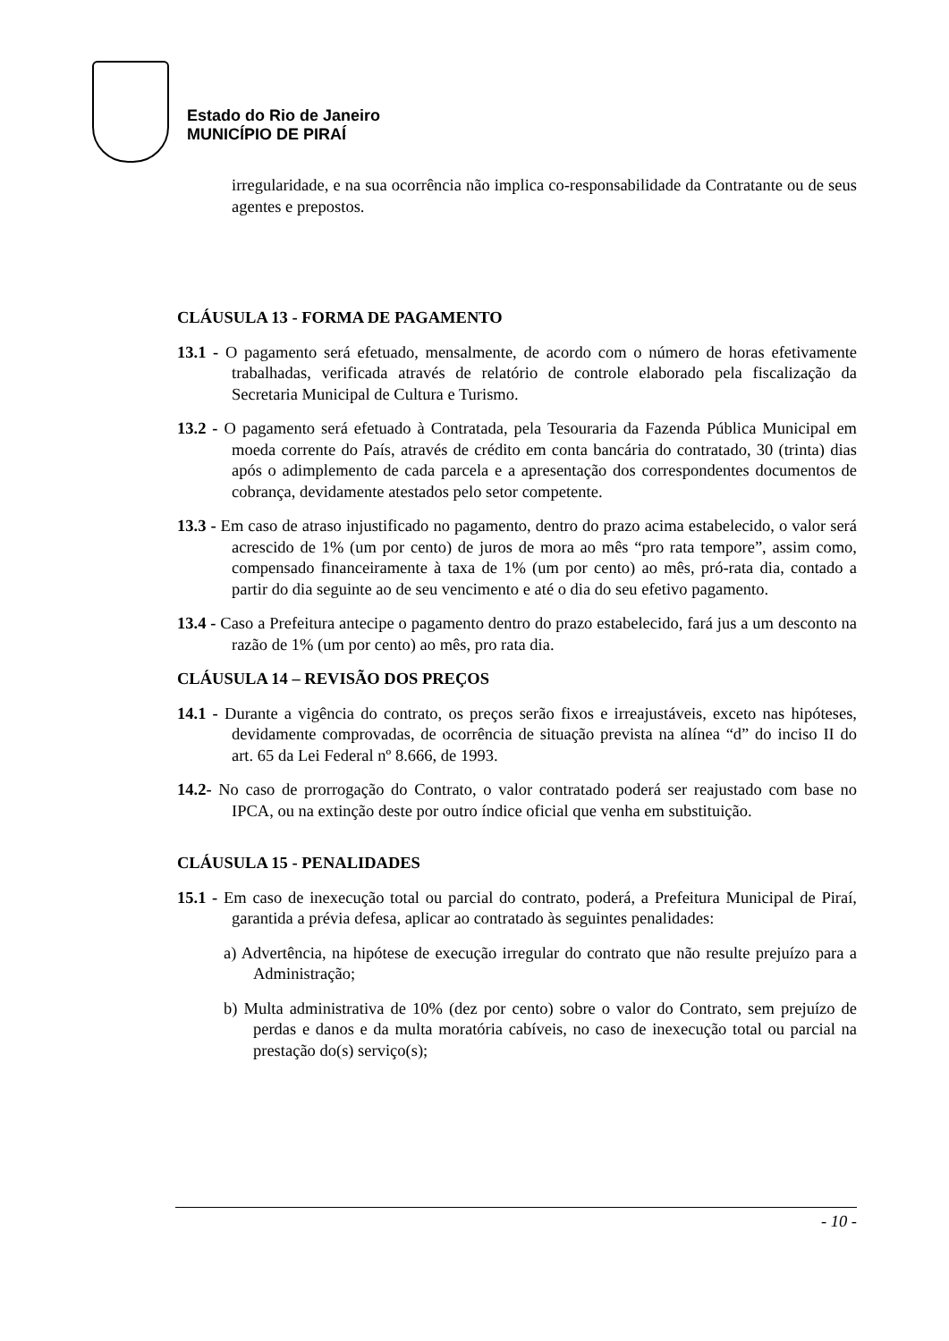Estado do Rio de Janeiro
MUNICÍPIO DE PIRAÍ
irregularidade, e na sua ocorrência não implica co-responsabilidade da Contratante ou de seus agentes e prepostos.
CLÁUSULA 13 - FORMA DE PAGAMENTO
13.1 - O pagamento será efetuado, mensalmente, de acordo com o número de horas efetivamente trabalhadas, verificada através de relatório de controle elaborado pela fiscalização da Secretaria Municipal de Cultura e Turismo.
13.2 - O pagamento será efetuado à Contratada, pela Tesouraria da Fazenda Pública Municipal em moeda corrente do País, através de crédito em conta bancária do contratado, 30 (trinta) dias após o adimplemento de cada parcela e a apresentação dos correspondentes documentos de cobrança, devidamente atestados pelo setor competente.
13.3 - Em caso de atraso injustificado no pagamento, dentro do prazo acima estabelecido, o valor será acrescido de 1% (um por cento) de juros de mora ao mês “pro rata tempore”, assim como, compensado financeiramente à taxa de 1% (um por cento) ao mês, pró-rata dia, contado a partir do dia seguinte ao de seu vencimento e até o dia do seu efetivo pagamento.
13.4 - Caso a Prefeitura antecipe o pagamento dentro do prazo estabelecido, fará jus a um desconto na razão de 1% (um por cento) ao mês, pro rata dia.
CLÁUSULA 14 – REVISÃO DOS PREÇOS
14.1 - Durante a vigência do contrato, os preços serão fixos e irreajustáveis, exceto nas hipóteses, devidamente comprovadas, de ocorrência de situação prevista na alínea “d” do inciso II do art. 65 da Lei Federal nº 8.666, de 1993.
14.2- No caso de prorrogação do Contrato, o valor contratado poderá ser reajustado com base no IPCA, ou na extinção deste por outro índice oficial que venha em substituição.
CLÁUSULA 15 - PENALIDADES
15.1 - Em caso de inexecução total ou parcial do contrato, poderá, a Prefeitura Municipal de Piraí, garantida a prévia defesa, aplicar ao contratado às seguintes penalidades:
a) Advertência, na hipótese de execução irregular do contrato que não resulte prejuízo para a Administração;
b) Multa administrativa de 10% (dez por cento) sobre o valor do Contrato, sem prejuízo de perdas e danos e da multa moratória cabíveis, no caso de inexecução total ou parcial na prestação do(s) serviço(s);
- 10 -